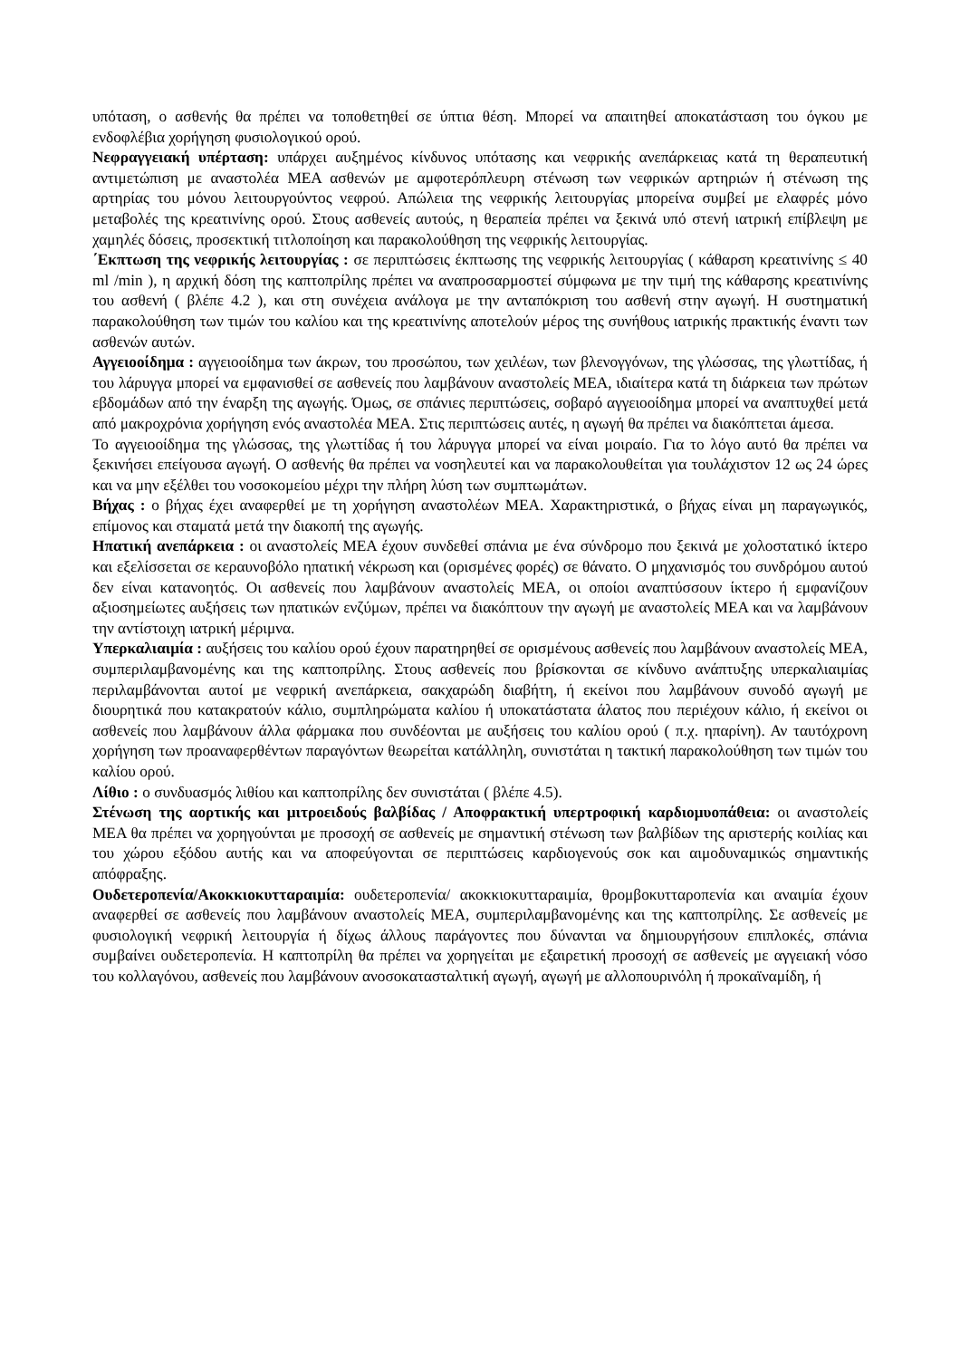υπόταση, ο ασθενής θα πρέπει να τοποθετηθεί σε ύπτια θέση. Μπορεί να απαιτηθεί αποκατάσταση του όγκου με ενδοφλέβια χορήγηση φυσιολογικού ορού.
Νεφραγγειακή υπέρταση: υπάρχει αυξημένος κίνδυνος υπότασης και νεφρικής ανεπάρκειας κατά τη θεραπευτική αντιμετώπιση με αναστολέα ΜΕΑ ασθενών με αμφοτερόπλευρη στένωση των νεφρικών αρτηριών ή στένωση της αρτηρίας του μόνου λειτουργούντος νεφρού. Απώλεια της νεφρικής λειτουργίας μπορείνα συμβεί με ελαφρές μόνο μεταβολές της κρεατινίνης ορού. Στους ασθενείς αυτούς, η θεραπεία πρέπει να ξεκινά υπό στενή ιατρική επίβλεψη με χαμηλές δόσεις, προσεκτική τιτλοποίηση και παρακολούθηση της νεφρικής λειτουργίας.
΄Εκπτωση της νεφρικής λειτουργίας : σε περιπτώσεις έκπτωσης της νεφρικής λειτουργίας ( κάθαρση κρεατινίνης ≤ 40 ml /min ), η αρχική δόση της καπτοπρίλης πρέπει να αναπροσαρμοστεί σύμφωνα με την τιμή της κάθαρσης κρεατινίνης του ασθενή ( βλέπε 4.2 ), και στη συνέχεια ανάλογα με την ανταπόκριση του ασθενή στην αγωγή. Η συστηματική παρακολούθηση των τιμών του καλίου και της κρεατινίνης αποτελούν μέρος της συνήθους ιατρικής πρακτικής έναντι των ασθενών αυτών.
Αγγειοοίδημα : αγγειοοίδημα των άκρων, του προσώπου, των χειλέων, των βλενογγόνων, της γλώσσας, της γλωττίδας, ή του λάρυγγα μπορεί να εμφανισθεί σε ασθενείς που λαμβάνουν αναστολείς ΜΕΑ, ιδιαίτερα κατά τη διάρκεια των πρώτων εβδομάδων από την έναρξη της αγωγής. Όμως, σε σπάνιες περιπτώσεις, σοβαρό αγγειοοίδημα μπορεί να αναπτυχθεί μετά από μακροχρόνια χορήγηση ενός αναστολέα ΜΕΑ. Στις περιπτώσεις αυτές, η αγωγή θα πρέπει να διακόπτεται άμεσα.
Το αγγειοοίδημα της γλώσσας, της γλωττίδας ή του λάρυγγα μπορεί να είναι μοιραίο. Για το λόγο αυτό θα πρέπει να ξεκινήσει επείγουσα αγωγή. Ο ασθενής θα πρέπει να νοσηλευτεί και να παρακολουθείται για τουλάχιστον 12 ως 24 ώρες και να μην εξέλθει του νοσοκομείου μέχρι την πλήρη λύση των συμπτωμάτων.
Βήχας : ο βήχας έχει αναφερθεί με τη χορήγηση αναστολέων ΜΕΑ. Χαρακτηριστικά, ο βήχας είναι μη παραγωγικός, επίμονος και σταματά μετά την διακοπή της αγωγής.
Ηπατική ανεπάρκεια : οι αναστολείς ΜΕΑ έχουν συνδεθεί σπάνια με ένα σύνδρομο που ξεκινά με χολοστατικό ίκτερο και εξελίσσεται σε κεραυνοβόλο ηπατική νέκρωση και (ορισμένες φορές) σε θάνατο. Ο μηχανισμός του συνδρόμου αυτού δεν είναι κατανοητός. Οι ασθενείς που λαμβάνουν αναστολείς ΜΕΑ, οι οποίοι αναπτύσσουν ίκτερο ή εμφανίζουν αξιοσημείωτες αυξήσεις των ηπατικών ενζύμων, πρέπει να διακόπτουν την αγωγή με αναστολείς ΜΕΑ και να λαμβάνουν την αντίστοιχη ιατρική μέριμνα.
Υπερκαλιαιμία : αυξήσεις του καλίου ορού έχουν παρατηρηθεί σε ορισμένους ασθενείς που λαμβάνουν αναστολείς ΜΕΑ, συμπεριλαμβανομένης και της καπτοπρίλης. Στους ασθενείς που βρίσκονται σε κίνδυνο ανάπτυξης υπερκαλιαιμίας περιλαμβάνονται αυτοί με νεφρική ανεπάρκεια, σακχαρώδη διαβήτη, ή εκείνοι που λαμβάνουν συνοδό αγωγή με διουρητικά που κατακρατούν κάλιο, συμπληρώματα καλίου ή υποκατάστατα άλατος που περιέχουν κάλιο, ή εκείνοι οι ασθενείς που λαμβάνουν άλλα φάρμακα που συνδέονται με αυξήσεις του καλίου ορού ( π.χ. ηπαρίνη). Αν ταυτόχρονη χορήγηση των προαναφερθέντων παραγόντων θεωρείται κατάλληλη, συνιστάται η τακτική παρακολούθηση των τιμών του καλίου ορού.
Λίθιο : ο συνδυασμός λιθίου και καπτοπρίλης δεν συνιστάται ( βλέπε 4.5).
Στένωση της αορτικής και μιτροειδούς βαλβίδας / Αποφρακτική υπερτροφική καρδιομυοπάθεια: οι αναστολείς ΜΕΑ θα πρέπει να χορηγούνται με προσοχή σε ασθενείς με σημαντική στένωση των βαλβίδων της αριστερής κοιλίας και του χώρου εξόδου αυτής και να αποφεύγονται σε περιπτώσεις καρδιογενούς σοκ και αιμοδυναμικώς σημαντικής απόφραξης.
Ουδετεροπενία/Ακοκκιοκυτταραιμία: ουδετεροπενία/ ακοκκιοκυτταραιμία, θρομβοκυτταροπενία και αναιμία έχουν αναφερθεί σε ασθενείς που λαμβάνουν αναστολείς ΜΕΑ, συμπεριλαμβανομένης και της καπτοπρίλης. Σε ασθενείς με φυσιολογική νεφρική λειτουργία ή δίχως άλλους παράγοντες που δύνανται να δημιουργήσουν επιπλοκές, σπάνια συμβαίνει ουδετεροπενία. Η καπτοπρίλη θα πρέπει να χορηγείται με εξαιρετική προσοχή σε ασθενείς με αγγειακή νόσο του κολλαγόνου, ασθενείς που λαμβάνουν ανοσοκατασταλτική αγωγή, αγωγή με αλλοπουρινόλη ή προκαϊναμίδη, ή